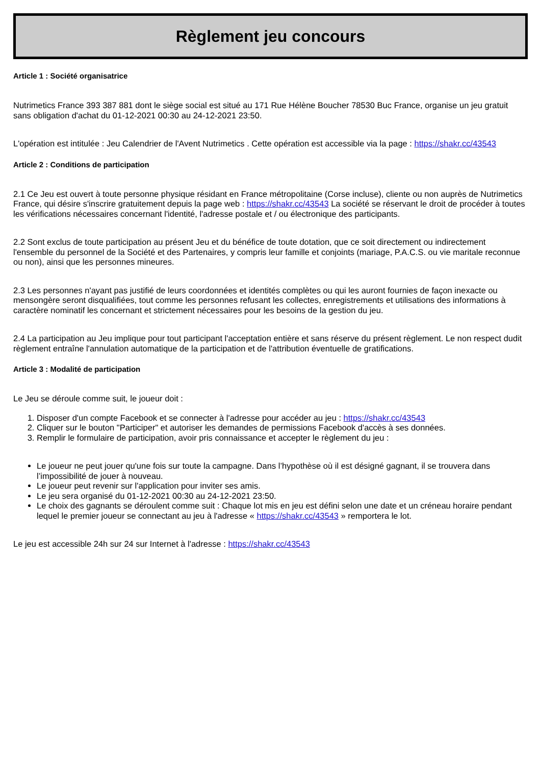Règlement jeu concours
Article 1 : Société organisatrice
Nutrimetics France 393 387 881 dont le siège social est situé au 171 Rue Hélène Boucher 78530 Buc France, organise un jeu gratuit sans obligation d'achat du 01-12-2021 00:30 au 24-12-2021 23:50.
L'opération est intitulée : Jeu Calendrier de l'Avent Nutrimetics . Cette opération est accessible via la page : https://shakr.cc/43543
Article 2 : Conditions de participation
2.1 Ce Jeu est ouvert à toute personne physique résidant en France métropolitaine (Corse incluse), cliente ou non auprès de Nutrimetics France, qui désire s'inscrire gratuitement depuis la page web : https://shakr.cc/43543 La société se réservant le droit de procéder à toutes les vérifications nécessaires concernant l'identité, l'adresse postale et / ou électronique des participants.
2.2 Sont exclus de toute participation au présent Jeu et du bénéfice de toute dotation, que ce soit directement ou indirectement l'ensemble du personnel de la Société et des Partenaires, y compris leur famille et conjoints (mariage, P.A.C.S. ou vie maritale reconnue ou non), ainsi que les personnes mineures.
2.3 Les personnes n'ayant pas justifié de leurs coordonnées et identités complètes ou qui les auront fournies de façon inexacte ou mensongère seront disqualifiées, tout comme les personnes refusant les collectes, enregistrements et utilisations des informations à caractère nominatif les concernant et strictement nécessaires pour les besoins de la gestion du jeu.
2.4 La participation au Jeu implique pour tout participant l'acceptation entière et sans réserve du présent règlement. Le non respect dudit règlement entraîne l'annulation automatique de la participation et de l'attribution éventuelle de gratifications.
Article 3 : Modalité de participation
Le Jeu se déroule comme suit, le joueur doit :
1. Disposer d'un compte Facebook et se connecter à l'adresse pour accéder au jeu : https://shakr.cc/43543
2. Cliquer sur le bouton "Participer" et autoriser les demandes de permissions Facebook d'accès à ses données.
3. Remplir le formulaire de participation, avoir pris connaissance et accepter le règlement du jeu :
Le joueur ne peut jouer qu'une fois sur toute la campagne. Dans l’hypothèse où il est désigné gagnant, il se trouvera dans l’impossibilité de jouer à nouveau.
Le joueur peut revenir sur l'application pour inviter ses amis.
Le jeu sera organisé du 01-12-2021 00:30 au 24-12-2021 23:50.
Le choix des gagnants se déroulent comme suit : Chaque lot mis en jeu est défini selon une date et un créneau horaire pendant lequel le premier joueur se connectant au jeu à l'adresse « https://shakr.cc/43543 » remportera le lot.
Le jeu est accessible 24h sur 24 sur Internet à l'adresse : https://shakr.cc/43543